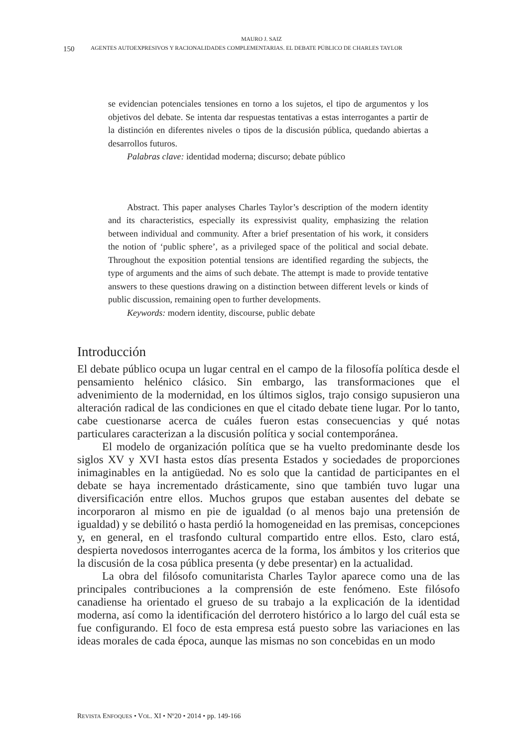MAURO J. SAIZ
150 AGENTES AUTOEXPRESIVOS Y RACIONALIDADES COMPLEMENTARIAS. EL DEBATE PÚBLICO DE CHARLES TAYLOR
se evidencian potenciales tensiones en torno a los sujetos, el tipo de argumentos y los objetivos del debate. Se intenta dar respuestas tentativas a estas interrogantes a partir de la distinción en diferentes niveles o tipos de la discusión pública, quedando abiertas a desarrollos futuros.
Palabras clave: identidad moderna; discurso; debate público
Abstract. This paper analyses Charles Taylor’s description of the modern identity and its characteristics, especially its expressivist quality, emphasizing the relation between individual and community. After a brief presentation of his work, it considers the notion of ‘public sphere’, as a privileged space of the political and social debate. Throughout the exposition potential tensions are identified regarding the subjects, the type of arguments and the aims of such debate. The attempt is made to provide tentative answers to these questions drawing on a distinction between different levels or kinds of public discussion, remaining open to further developments.
Keywords: modern identity, discourse, public debate
Introducción
El debate público ocupa un lugar central en el campo de la filosofía política desde el pensamiento helénico clásico. Sin embargo, las transformaciones que el advenimiento de la modernidad, en los últimos siglos, trajo consigo supusieron una alteración radical de las condiciones en que el citado debate tiene lugar. Por lo tanto, cabe cuestionarse acerca de cuáles fueron estas consecuencias y qué notas particulares caracterizan a la discusión política y social contemporánea.
El modelo de organización política que se ha vuelto predominante desde los siglos XV y XVI hasta estos días presenta Estados y sociedades de proporciones inimaginables en la antigüedad. No es solo que la cantidad de participantes en el debate se haya incrementado drásticamente, sino que también tuvo lugar una diversificación entre ellos. Muchos grupos que estaban ausentes del debate se incorporaron al mismo en pie de igualdad (o al menos bajo una pretensión de igualdad) y se debilitó o hasta perdió la homogeneidad en las premisas, concepciones y, en general, en el trasfondo cultural compartido entre ellos. Esto, claro está, despierta novedosos interrogantes acerca de la forma, los ámbitos y los criterios que la discusión de la cosa pública presenta (y debe presentar) en la actualidad.
La obra del filósofo comunitarista Charles Taylor aparece como una de las principales contribuciones a la comprensión de este fenómeno. Este filósofo canadiense ha orientado el grueso de su trabajo a la explicación de la identidad moderna, así como la identificación del derrotero histórico a lo largo del cuál esta se fue configurando. El foco de esta empresa está puesto sobre las variaciones en las ideas morales de cada época, aunque las mismas no son concebidas en un modo
REVISTA ENFOQUES • VOL. XI • Nº20 • 2014 • pp. 149-166